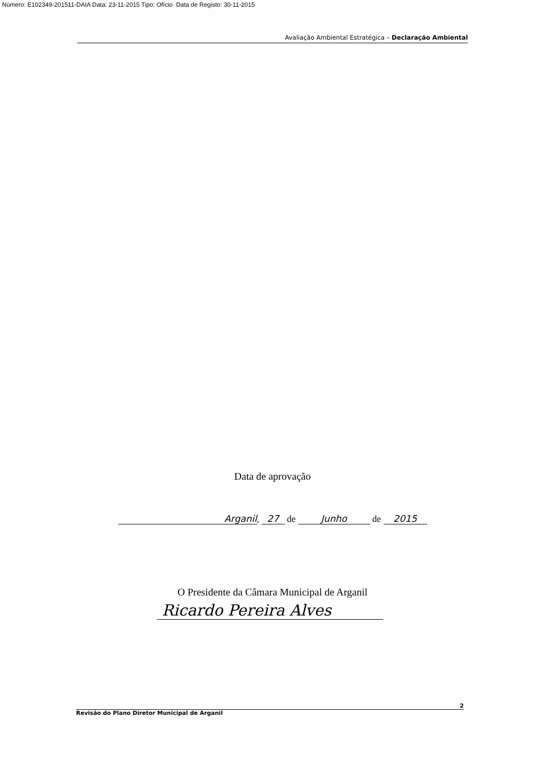Número: E102349-201511-DAIA Data: 23-11-2015 Tipo: Ofício Data de Registo: 30-11-2015
Avaliação Ambiental Estratégica – Declaração Ambiental
Data de aprovação
Arganil, 27 de Junho de 2015
O Presidente da Câmara Municipal de Arganil
Ricardo Pereira Alves
2
Revisão do Plano Diretor Municipal de Arganil